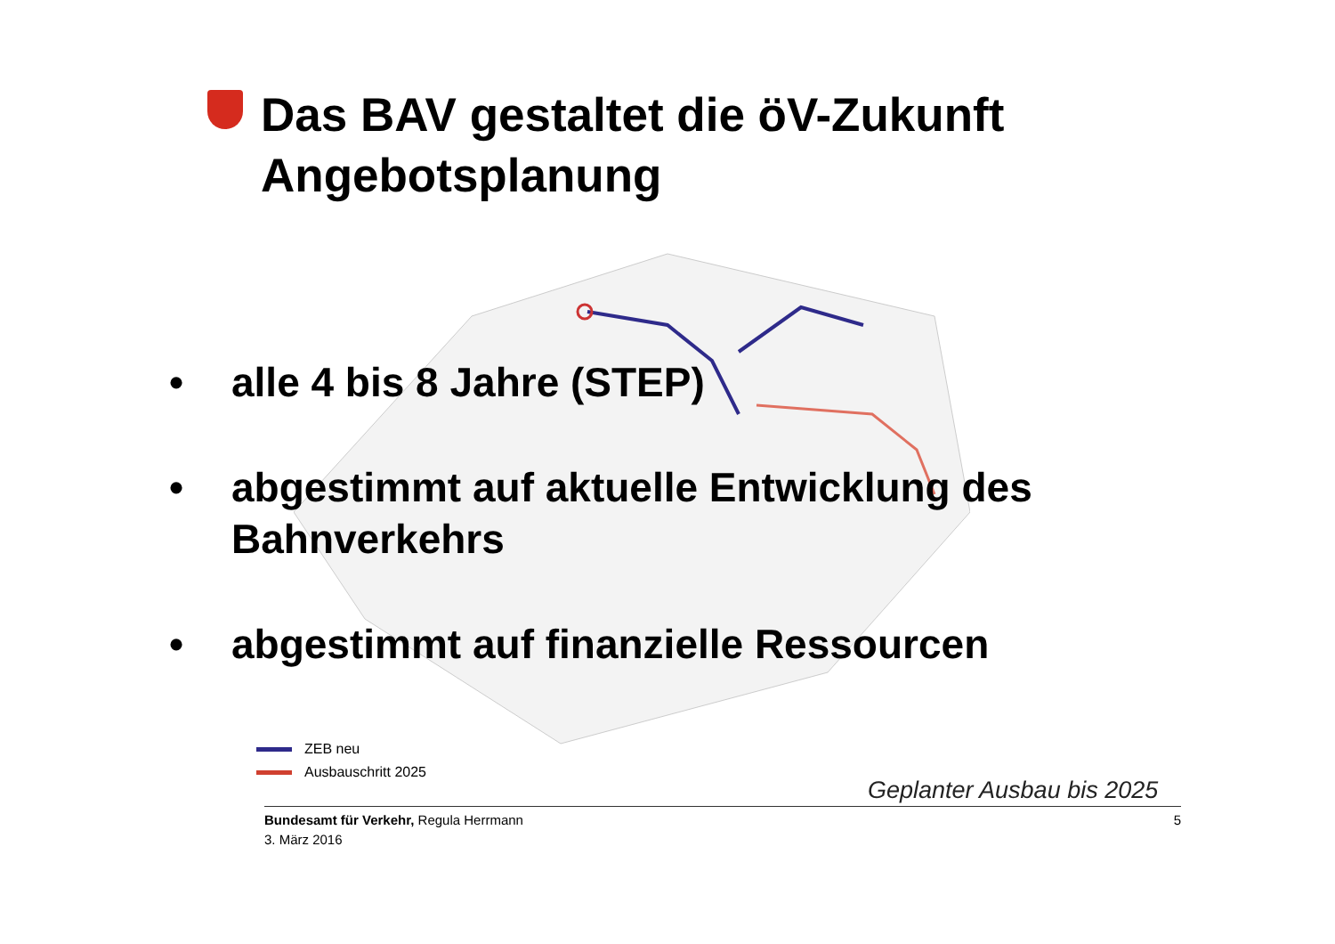Das BAV gestaltet die öV-Zukunft
Angebotsplanung
• alle 4 bis 8 Jahre (STEP)
• abgestimmt auf aktuelle Entwicklung des Bahnverkehrs
• abgestimmt auf finanzielle Ressourcen
ZEB neu
Ausbauschritt 2025
Geplanter Ausbau bis 2025
Bundesamt für Verkehr, Regula Herrmann
3. März 2016
5